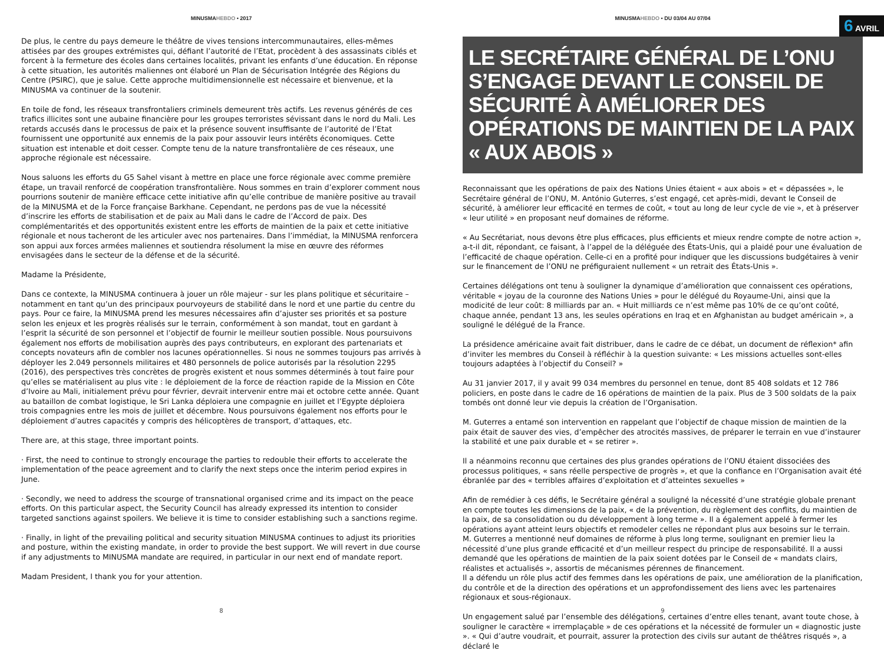MINUSMAHEBDO • 2017
De plus, le centre du pays demeure le théâtre de vives tensions intercommunautaires, elles-mêmes attisées par des groupes extrémistes qui, défiant l’autorité de l’Etat, procèdent à des assassinats ciblés et forcent à la fermeture des écoles dans certaines localités, privant les enfants d’une éducation. En réponse à cette situation, les autorités maliennes ont élaboré un Plan de Sécurisation Intégrée des Régions du Centre (PSIRC), que je salue. Cette approche multidimensionnelle est nécessaire et bienvenue, et la MINUSMA va continuer de la soutenir.
En toile de fond, les réseaux transfrontaliers criminels demeurent très actifs. Les revenus générés de ces trafics illicites sont une aubaine financière pour les groupes terroristes sévissant dans le nord du Mali. Les retards accusés dans le processus de paix et la présence souvent insuffisante de l’autorité de l’Etat fournissent une opportunité aux ennemis de la paix pour assouvir leurs intérêts économiques. Cette situation est intenable et doit cesser. Compte tenu de la nature transfrontalière de ces réseaux, une approche régionale est nécessaire.
Nous saluons les efforts du G5 Sahel visant à mettre en place une force régionale avec comme première étape, un travail renforcé de coopération transfrontalière. Nous sommes en train d’explorer comment nous pourrions soutenir de manière efficace cette initiative afin qu’elle contribue de manière positive au travail de la MINUSMA et de la Force française Barkhane. Cependant, ne perdons pas de vue la nécessité d’inscrire les efforts de stabilisation et de paix au Mali dans le cadre de l’Accord de paix. Des complémentarités et des opportunités existent entre les efforts de maintien de la paix et cette initiative régionale et nous tacheront de les articuler avec nos partenaires. Dans l’immédiat, la MINUSMA renforcera son appui aux forces armées maliennes et soutiendra résolument la mise en œuvre des réformes envisagées dans le secteur de la défense et de la sécurité.
Madame la Présidente,
Dans ce contexte, la MINUSMA continuera à jouer un rôle majeur - sur les plans politique et sécuritaire – notamment en tant qu’un des principaux pourvoyeurs de stabilité dans le nord et une partie du centre du pays. Pour ce faire, la MINUSMA prend les mesures nécessaires afin d’ajuster ses priorités et sa posture selon les enjeux et les progrès réalisés sur le terrain, conformément à son mandat, tout en gardant à l’esprit la sécurité de son personnel et l’objectif de fournir le meilleur soutien possible. Nous poursuivons également nos efforts de mobilisation auprès des pays contributeurs, en explorant des partenariats et concepts novateurs afin de combler nos lacunes opérationnelles. Si nous ne sommes toujours pas arrivés à déployer les 2.049 personnels militaires et 480 personnels de police autorisés par la résolution 2295 (2016), des perspectives très concrètes de progrès existent et nous sommes déterminés à tout faire pour qu’elles se matérialisent au plus vite : le déploiement de la force de réaction rapide de la Mission en Côte d’Ivoire au Mali, initialement prévu pour février, devrait intervenir entre mai et octobre cette année. Quant au bataillon de combat logistique, le Sri Lanka déploiera une compagnie en juillet et l’Egypte déploiera trois compagnies entre les mois de juillet et décembre. Nous poursuivons également nos efforts pour le déploiement d’autres capacités y compris des hélicoptères de transport, d’attaques, etc.
There are, at this stage, three important points.
· First, the need to continue to strongly encourage the parties to redouble their efforts to accelerate the implementation of the peace agreement and to clarify the next steps once the interim period expires in June.
· Secondly, we need to address the scourge of transnational organised crime and its impact on the peace efforts. On this particular aspect, the Security Council has already expressed its intention to consider targeted sanctions against spoilers. We believe it is time to consider establishing such a sanctions regime.
· Finally, in light of the prevailing political and security situation MINUSMA continues to adjust its priorities and posture, within the existing mandate, in order to provide the best support. We will revert in due course if any adjustments to MINUSMA mandate are required, in particular in our next end of mandate report.
Madam President, I thank you for your attention.
8
MINUSMAHEBDO • DU 03/04 AU 07/04
6 AVRIL
LE SECRÉTAIRE GÉNÉRAL DE L’ONU S’ENGAGE DEVANT LE CONSEIL DE SÉCURITÉ À AMÉLIORER DES OPÉRATIONS DE MAINTIEN DE LA PAIX « AUX ABOIS »
Reconnaissant que les opérations de paix des Nations Unies étaient « aux abois » et « dépassées », le Secrétaire général de l’ONU, M. António Guterres, s’est engagé, cet après-midi, devant le Conseil de sécurité, à améliorer leur efficacité en termes de coût, « tout au long de leur cycle de vie », et à préserver « leur utilité » en proposant neuf domaines de réforme.
« Au Secrétariat, nous devons être plus efficaces, plus efficients et mieux rendre compte de notre action », a-t-il dit, répondant, ce faisant, à l’appel de la déléguée des États-Unis, qui a plaidé pour une évaluation de l’efficacité de chaque opération. Celle-ci en a profité pour indiquer que les discussions budgétaires à venir sur le financement de l’ONU ne préfiguraient nullement « un retrait des États-Unis ».
Certaines délégations ont tenu à souligner la dynamique d’amélioration que connaissent ces opérations, véritable « joyau de la couronne des Nations Unies » pour le délégué du Royaume-Uni, ainsi que la modicité de leur coût: 8 milliards par an. « Huit milliards ce n’est même pas 10% de ce qu’ont coûté, chaque année, pendant 13 ans, les seules opérations en Iraq et en Afghanistan au budget américain », a souligné le délégué de la France.
La présidence américaine avait fait distribuer, dans le cadre de ce débat, un document de réflexion* afin d’inviter les membres du Conseil à réfléchir à la question suivante: « Les missions actuelles sont-elles toujours adaptées à l’objectif du Conseil? »
Au 31 janvier 2017, il y avait 99 034 membres du personnel en tenue, dont 85 408 soldats et 12 786 policiers, en poste dans le cadre de 16 opérations de maintien de la paix. Plus de 3 500 soldats de la paix tombés ont donné leur vie depuis la création de l’Organisation.
M. Guterres a entamé son intervention en rappelant que l’objectif de chaque mission de maintien de la paix était de sauver des vies, d’empêcher des atrocités massives, de préparer le terrain en vue d’instaurer la stabilité et une paix durable et « se retirer ».
Il a néanmoins reconnu que certaines des plus grandes opérations de l’ONU étaient dissociées des processus politiques, « sans réelle perspective de progrès », et que la confiance en l’Organisation avait été ébranlée par des « terribles affaires d’exploitation et d’atteintes sexuelles »
Afin de remédier à ces défis, le Secrétaire général a souligné la nécessité d’une stratégie globale prenant en compte toutes les dimensions de la paix, « de la prévention, du règlement des conflits, du maintien de la paix, de sa consolidation ou du développement à long terme ». Il a également appelé à fermer les opérations ayant atteint leurs objectifs et remodeler celles ne répondant plus aux besoins sur le terrain.
M. Guterres a mentionné neuf domaines de réforme à plus long terme, soulignant en premier lieu la nécessité d’une plus grande efficacité et d’un meilleur respect du principe de responsabilité. Il a aussi demandé que les opérations de maintien de la paix soient dotées par le Conseil de « mandats clairs, réalistes et actualisés », assortis de mécanismes pérennes de financement.
Il a défendu un rôle plus actif des femmes dans les opérations de paix, une amélioration de la planification, du contrôle et de la direction des opérations et un approfondissement des liens avec les partenaires régionaux et sous-régionaux.
Un engagement salué par l’ensemble des délégations, certaines d’entre elles tenant, avant toute chose, à souligner le caractère « irremplaçable » de ces opérations et la nécessité de formuler un « diagnostic juste ». « Qui d’autre voudrait, et pourrait, assurer la protection des civils sur autant de théâtres risqués », a déclaré le
9